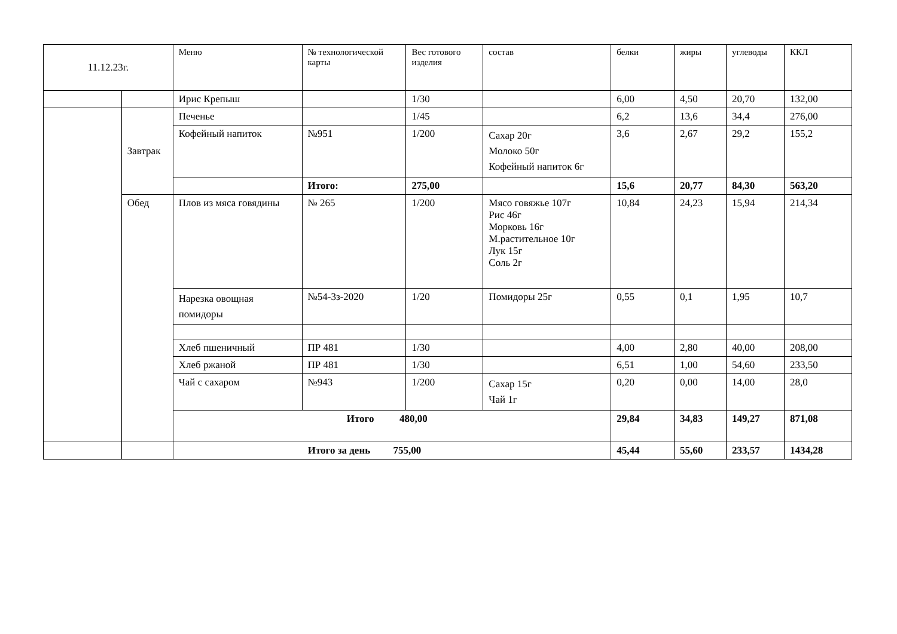| 11.12.23г. | | Меню | № технологической карты | Вес готового изделия | состав | белки | жиры | углеводы | ККЛ |
| --- | --- | --- | --- | --- | --- | --- | --- | --- | --- |
| | | Ирис Крепыш | | 1/30 | | 6,00 | 4,50 | 20,70 | 132,00 |
| | Завтрак | Печенье | | 1/45 | | 6,2 | 13,6 | 34,4 | 276,00 |
| | | Кофейный напиток | №951 | 1/200 | Сахар 20г Молоко 50г Кофейный напиток 6г | 3,6 | 2,67 | 29,2 | 155,2 |
| | | | Итого: | 275,00 | | 15,6 | 20,77 | 84,30 | 563,20 |
| | Обед | Плов из мяса говядины | № 265 | 1/200 | Мясо говяжье 107г Рис 46г Морковь 16г М.растительное 10г Лук 15г Соль 2г | 10,84 | 24,23 | 15,94 | 214,34 |
| | | Нарезка овощная помидоры | №54-3з-2020 | 1/20 | Помидоры 25г | 0,55 | 0,1 | 1,95 | 10,7 |
| | | Хлеб пшеничный | ПР 481 | 1/30 | | 4,00 | 2,80 | 40,00 | 208,00 |
| | | Хлеб ржаной | ПР 481 | 1/30 | | 6,51 | 1,00 | 54,60 | 233,50 |
| | | Чай с сахаром | №943 | 1/200 | Сахар 15г Чай 1г | 0,20 | 0,00 | 14,00 | 28,0 |
| | | Итого 480,00 | | | | 29,84 | 34,83 | 149,27 | 871,08 |
| | | Итого за день 755,00 | | | | 45,44 | 55,60 | 233,57 | 1434,28 |